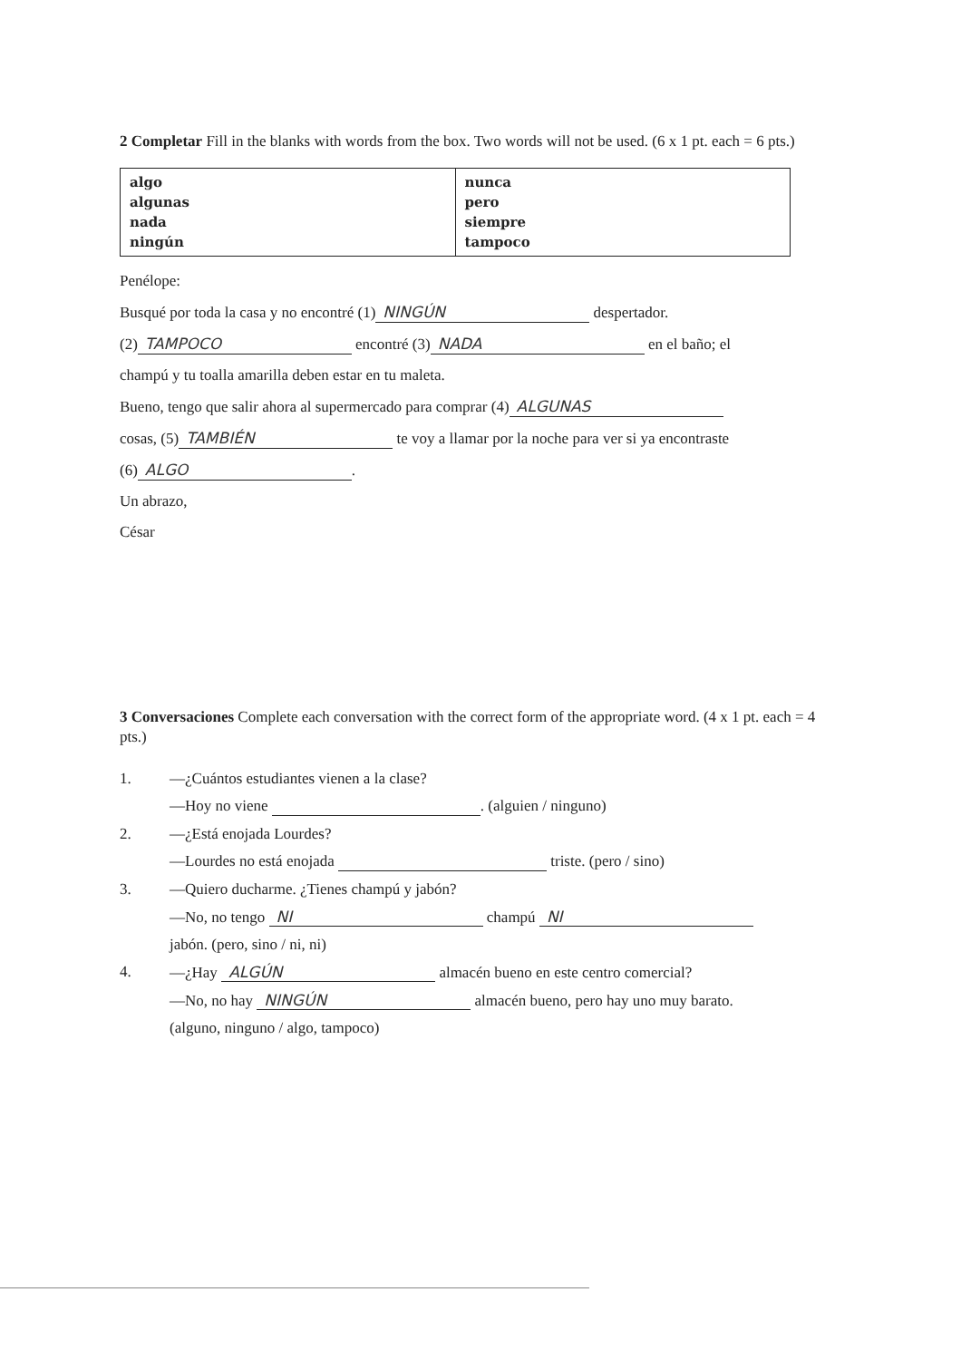2 Completar Fill in the blanks with words from the box. Two words will not be used. (6 x 1 pt. each = 6 pts.)
| algo algunas nada ningún | nunca pero siempre tampoco |
Penélope:
Busqué por toda la casa y no encontré (1) NINGÚN despertador.
(2) TAMPOCO encontré (3) NADA en el baño; el
champú y tu toalla amarilla deben estar en tu maleta.
Bueno, tengo que salir ahora al supermercado para comprar (4) ALGUNAS
cosas, (5) TAMBIÉN te voy a llamar por la noche para ver si ya encontraste
(6) ALGO.
Un abrazo,
César
3 Conversaciones Complete each conversation with the correct form of the appropriate word. (4 x 1 pt. each = 4 pts.)
| 1. | —¿Cuántos estudiantes vienen a la clase? |
| | —Hoy no viene . (alguien / ninguno) |
| 2. | —¿Está enojada Lourdes? |
| | —Lourdes no está enojada triste. (pero / sino) |
| 3. | —Quiero ducharme. ¿Tienes champú y jabón? |
| | —No, no tengo NI champú NI |
| | jabón. (pero, sino / ni, ni) |
| 4. | —¿Hay ALGÚN almacén bueno en este centro comercial? |
| | —No, no hay NINGÚN almacén bueno, pero hay uno muy barato. |
| | (alguno, ninguno / algo, tampoco) |